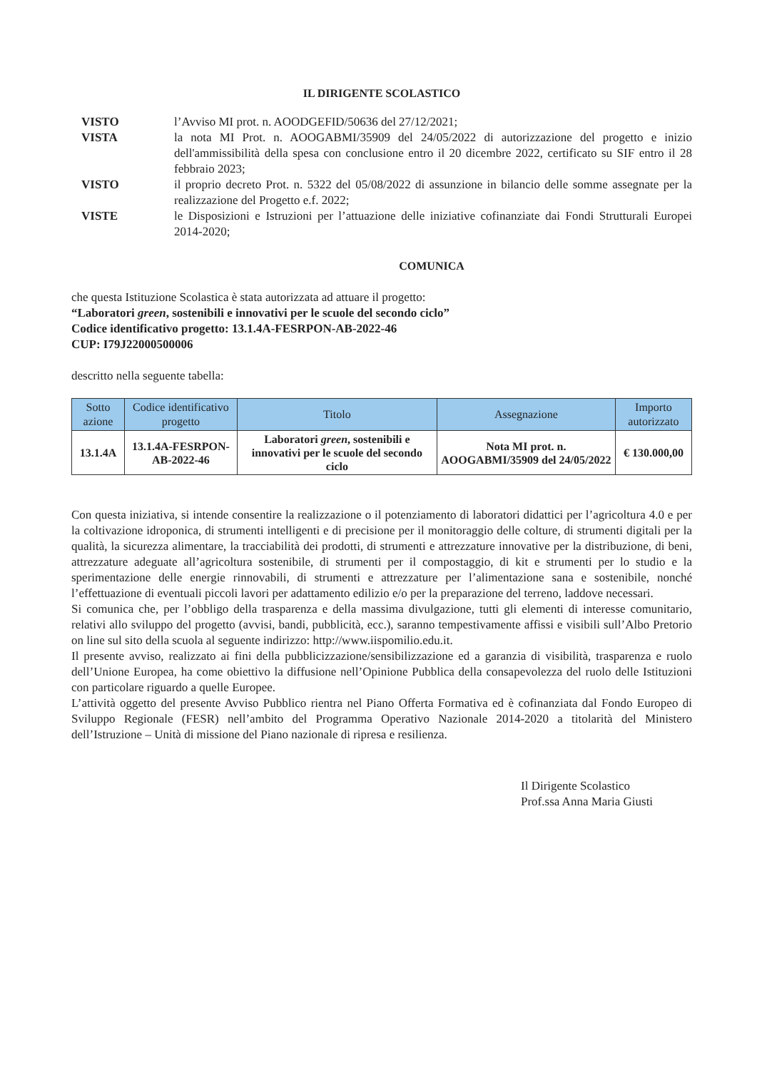IL DIRIGENTE SCOLASTICO
VISTO l’Avviso MI prot. n. AOODGEFID/50636 del 27/12/2021;
VISTA la nota MI Prot. n. AOOGABMI/35909 del 24/05/2022 di autorizzazione del progetto e inizio dell'ammissibilità della spesa con conclusione entro il 20 dicembre 2022, certificato su SIF entro il 28 febbraio 2023;
VISTO il proprio decreto Prot. n. 5322 del 05/08/2022 di assunzione in bilancio delle somme assegnate per la realizzazione del Progetto e.f. 2022;
VISTE le Disposizioni e Istruzioni per l’attuazione delle iniziative cofinanziate dai Fondi Strutturali Europei 2014-2020;
COMUNICA
che questa Istituzione Scolastica è stata autorizzata ad attuare il progetto:
“Laboratori green, sostenibili e innovativi per le scuole del secondo ciclo”
Codice identificativo progetto: 13.1.4A-FESRPON-AB-2022-46
CUP: I79J22000500006
descritto nella seguente tabella:
| Sotto azione | Codice identificativo progetto | Titolo | Assegnazione | Importo autorizzato |
| --- | --- | --- | --- | --- |
| 13.1.4A | 13.1.4A-FESRPON-AB-2022-46 | Laboratori green , sostenibili e innovativi per le scuole del secondo ciclo | Nota MI prot. n. AOOGABMI/35909 del 24/05/2022 | € 130.000,00 |
Con questa iniziativa, si intende consentire la realizzazione o il potenziamento di laboratori didattici per l’agricoltura 4.0 e per la coltivazione idroponica, di strumenti intelligenti e di precisione per il monitoraggio delle colture, di strumenti digitali per la qualità, la sicurezza alimentare, la tracciabilità dei prodotti, di strumenti e attrezzature innovative per la distribuzione, di beni, attrezzature adeguate all’agricoltura sostenibile, di strumenti per il compostaggio, di kit e strumenti per lo studio e la sperimentazione delle energie rinnovabili, di strumenti e attrezzature per l’alimentazione sana e sostenibile, nonché l’effettuazione di eventuali piccoli lavori per adattamento edilizio e/o per la preparazione del terreno, laddove necessari.
Si comunica che, per l’obbligo della trasparenza e della massima divulgazione, tutti gli elementi di interesse comunitario, relativi allo sviluppo del progetto (avvisi, bandi, pubblicità, ecc.), saranno tempestivamente affissi e visibili sull’Albo Pretorio on line sul sito della scuola al seguente indirizzo: http://www.iispomilio.edu.it.
Il presente avviso, realizzato ai fini della pubblicizzazione/sensibilizzazione ed a garanzia di visibilità, trasparenza e ruolo dell’Unione Europea, ha come obiettivo la diffusione nell’Opinione Pubblica della consapevolezza del ruolo delle Istituzioni con particolare riguardo a quelle Europee.
L’attività oggetto del presente Avviso Pubblico rientra nel Piano Offerta Formativa ed è cofinanziata dal Fondo Europeo di Sviluppo Regionale (FESR) nell’ambito del Programma Operativo Nazionale 2014-2020 a titolarità del Ministero dell’Istruzione – Unità di missione del Piano nazionale di ripresa e resilienza.
Il Dirigente Scolastico
Prof.ssa Anna Maria Giusti